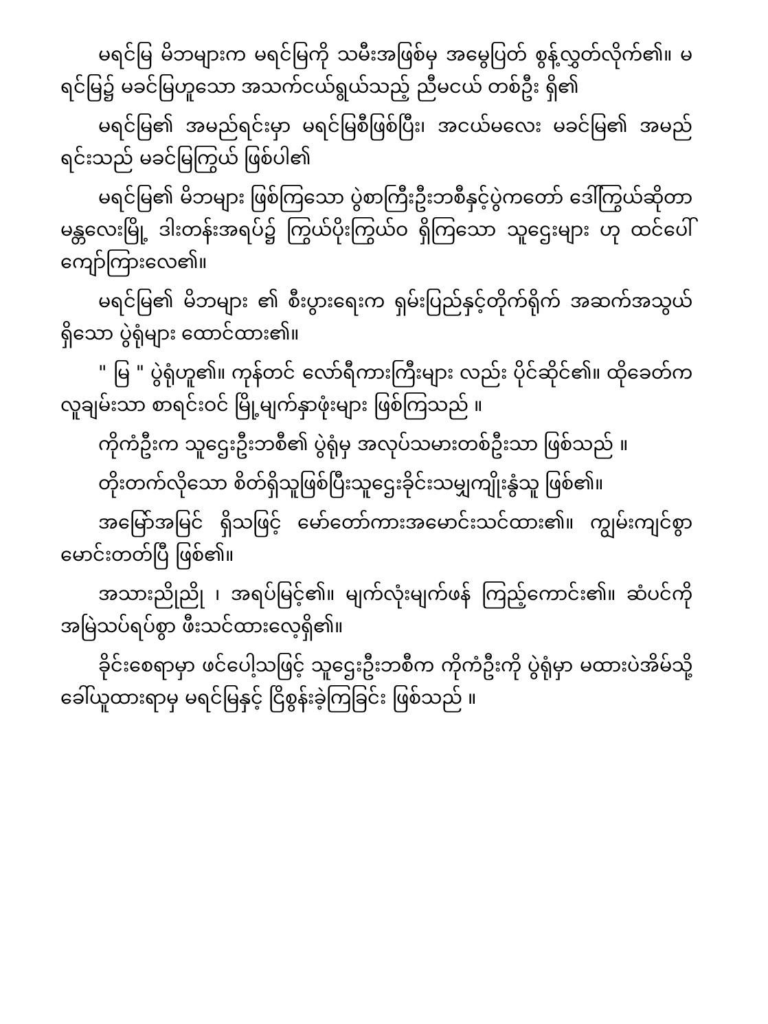မရင်မြ မိဘများက မရင်မြကို သမီးအဖြစ်မှ အမွေပြတ် စွန့်လွှတ်လိုက်၏။ မရင်မြ၌ မခင်မြဟူသော အသက်ငယ်ရွယ်သည့် ညီမငယ် တစ်ဦး ရှိ၏
မရင်မြ၏ အမည်ရင်းမှာ မရင်မြစီဖြစ်ပြီး၊ အငယ်မလေး မခင်မြ၏ အမည်ရင်းသည် မခင်မြကြွယ် ဖြစ်ပါ၏
မရင်မြ၏ မိဘများ ဖြစ်ကြသော ပွဲစာကြီးဦးဘစီနှင့်ပွဲကတော် ဒေါ်ကြွယ်ဆိုတာ မန္တလေးမြို့ ဒါးတန်းအရပ်၌ ကြွယ်ပိုးကြွယ်ဝ ရှိကြသော သူဌေးများ ဟု ထင်ပေါ် ကျော်ကြားလေ၏။
မရင်မြ၏ မိဘများ ၏ စီးပွားရေးက ရှမ်းပြည်နှင့်တိုက်ရိုက် အဆက်အသွယ် ရှိသော ပွဲရုံများ ထောင်ထား၏။
" မြ " ပွဲရုံဟူ၏။ ကုန်တင် လော်ရီကားကြီးများ လည်း ပိုင်ဆိုင်၏။ ထိုခေတ်က လူချမ်းသာ စာရင်းဝင် မြို့မျက်နှာဖုံးများ ဖြစ်ကြသည် ။
ကိုကံဦးက သူဌေးဦးဘစီ၏ ပွဲရုံမှ အလုပ်သမားတစ်ဦးသာ ဖြစ်သည် ။
တိုးတက်လိုသော စိတ်ရှိသူဖြစ်ပြီးသူဌေးခိုင်းသမျှကျိုးနွံသူ ဖြစ်၏။
အမြော်အမြင် ရှိသဖြင့် မော်တော်ကားအမောင်းသင်ထား၏။ ကျွမ်းကျင်စွာမောင်းတတ်ပြီ ဖြစ်၏။
အသားညိုညို ၊ အရပ်မြင့်၏။ မျက်လုံးမျက်ဖန် ကြည့်ကောင်း၏။ ဆံပင်ကို အမြဲသပ်ရပ်စွာ ဖီးသင်ထားလေ့ရှိ၏။
ခိုင်းစေရာမှာ ဖင်ပေါ့သဖြင့် သူဌေးဦးဘစီက ကိုကံဦးကို ပွဲရုံမှာ မထားပဲအိမ်သို့ ခေါ်ယူထားရာမှ မရင်မြနှင့် ငြိစွန်းခဲ့ကြခြင်း ဖြစ်သည် ။